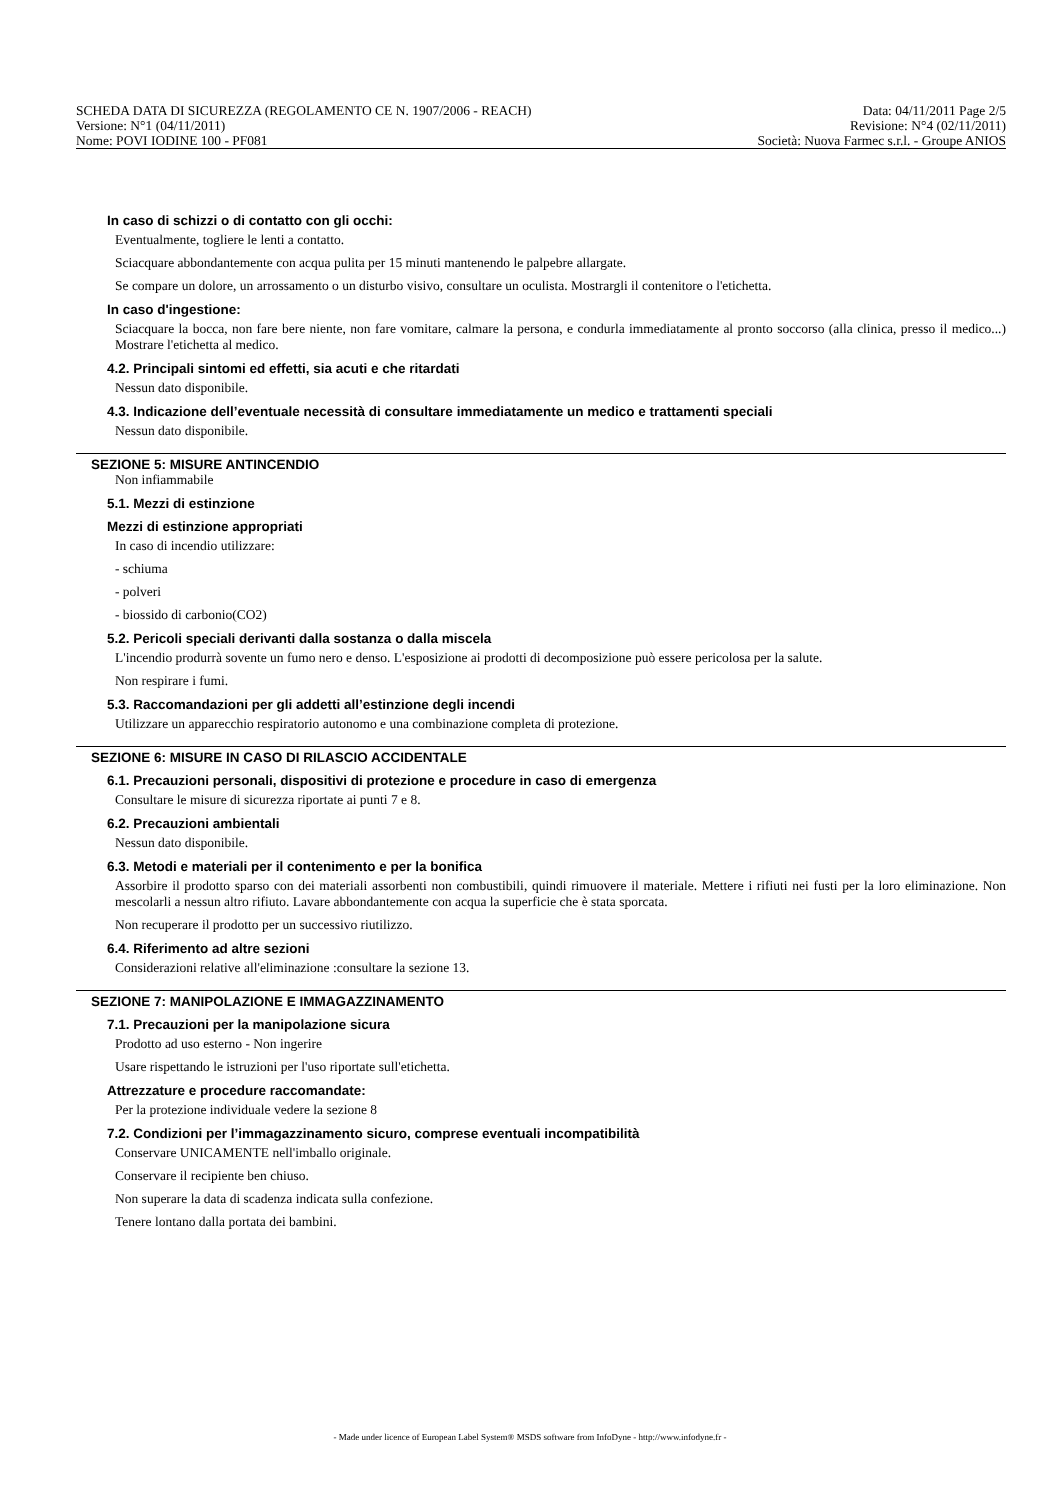SCHEDA DATA DI SICUREZZA (REGOLAMENTO CE N. 1907/2006 - REACH) Data: 04/11/2011 Page 2/5
Versione: N°1 (04/11/2011) Revisione: N°4 (02/11/2011)
Nome: POVI IODINE 100 - PF081 Società: Nuova Farmec s.r.l. - Groupe ANIOS
In caso di schizzi o di contatto con gli occhi:
Eventualmente, togliere le lenti a contatto.
Sciacquare abbondantemente con acqua pulita per 15 minuti mantenendo le palpebre allargate.
Se compare un dolore, un arrossamento o un disturbo visivo, consultare un oculista. Mostrargli il contenitore o l'etichetta.
In caso d'ingestione:
Sciacquare la bocca, non fare bere niente, non fare vomitare, calmare la persona, e condurla immediatamente al pronto soccorso (alla clinica, presso il medico...) Mostrare l'etichetta al medico.
4.2. Principali sintomi ed effetti, sia acuti e che ritardati
Nessun dato disponibile.
4.3. Indicazione dell’eventuale necessità di consultare immediatamente un medico e trattamenti speciali
Nessun dato disponibile.
SEZIONE 5: MISURE ANTINCENDIO
Non infiammabile
5.1. Mezzi di estinzione
Mezzi di estinzione appropriati
In caso di incendio utilizzare:
- schiuma
- polveri
- biossido di carbonio(CO2)
5.2. Pericoli speciali derivanti dalla sostanza o dalla miscela
L'incendio produrrà sovente un fumo nero e denso. L'esposizione ai prodotti di decomposizione può essere pericolosa per la salute.
Non respirare i fumi.
5.3. Raccomandazioni per gli addetti all’estinzione degli incendi
Utilizzare un apparecchio respiratorio autonomo e una combinazione completa di protezione.
SEZIONE 6: MISURE IN CASO DI RILASCIO ACCIDENTALE
6.1. Precauzioni personali, dispositivi di protezione e procedure in caso di emergenza
Consultare le misure di sicurezza riportate ai punti 7 e 8.
6.2. Precauzioni ambientali
Nessun dato disponibile.
6.3. Metodi e materiali per il contenimento e per la bonifica
Assorbire il prodotto sparso con dei materiali assorbenti non combustibili, quindi rimuovere il materiale. Mettere i rifiuti nei fusti per la loro eliminazione. Non mescolarli a nessun altro rifiuto. Lavare abbondantemente con acqua la superficie che è stata sporcata.
Non recuperare il prodotto per un successivo riutilizzo.
6.4. Riferimento ad altre sezioni
Considerazioni relative all'eliminazione :consultare la sezione 13.
SEZIONE 7: MANIPOLAZIONE E IMMAGAZZINAMENTO
7.1. Precauzioni per la manipolazione sicura
Prodotto ad uso esterno - Non ingerire
Usare rispettando le istruzioni per l'uso riportate sull'etichetta.
Attrezzature e procedure raccomandate:
Per la protezione individuale vedere la sezione 8
7.2. Condizioni per l’immagazzinamento sicuro, comprese eventuali incompatibilità
Conservare UNICAMENTE nell'imballo originale.
Conservare il recipiente ben chiuso.
Non superare la data di scadenza indicata sulla confezione.
Tenere lontano dalla portata dei bambini.
- Made under licence of European Label System® MSDS software from InfoDyne - http://www.infodyne.fr -